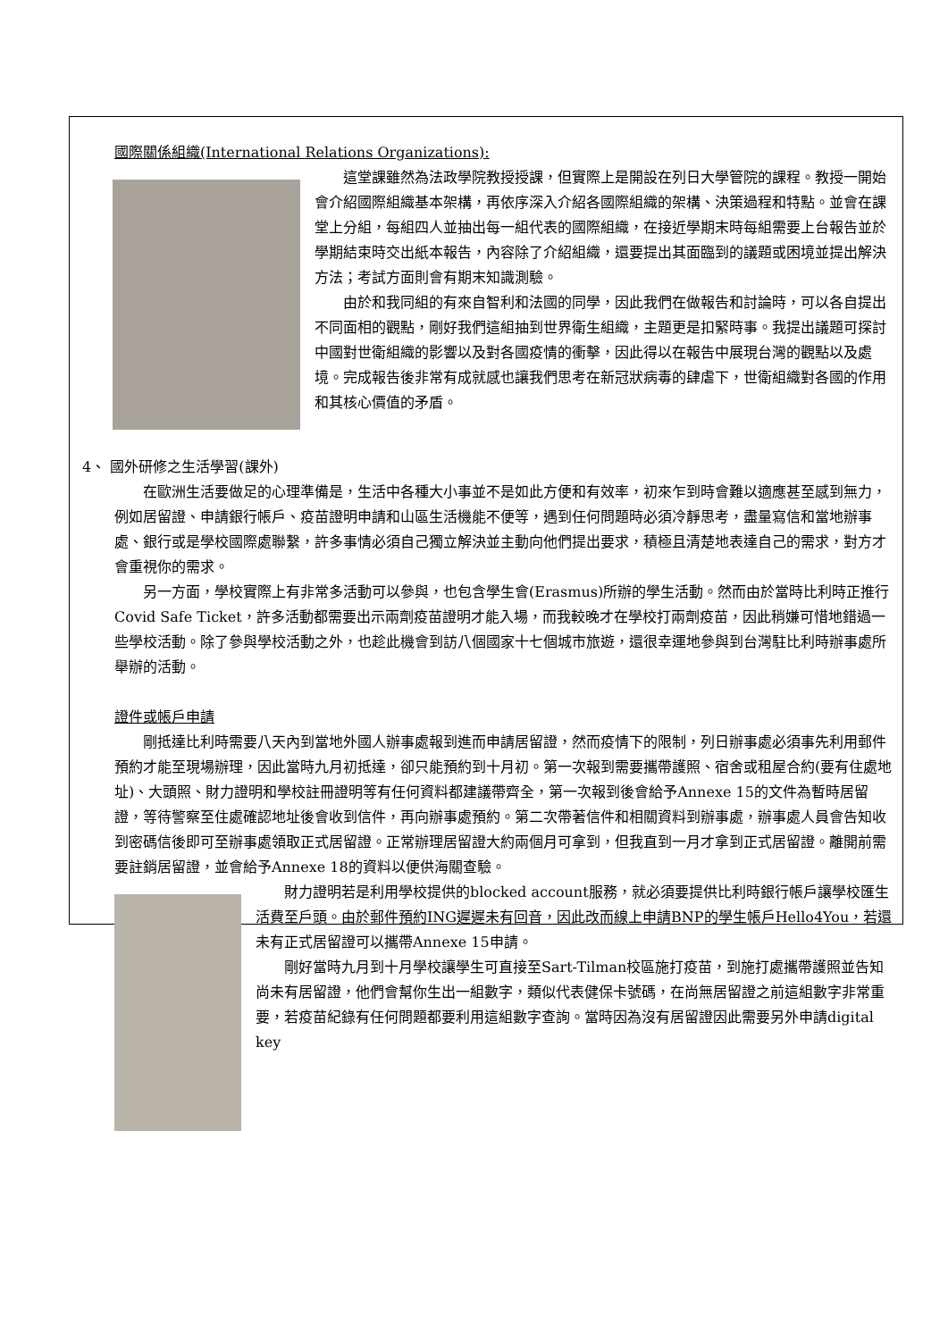國際關係組織(International Relations Organizations):
這堂課雖然為法政學院教授授課，但實際上是開設在列日大學管院的課程。教授一開始會介紹國際組織基本架構，再依序深入介紹各國際組織的架構、決策過程和特點。並會在課堂上分組，每組四人並抽出每一組代表的國際組織，在接近學期末時每組需要上台報告並於學期結束時交出紙本報告，內容除了介紹組織，還要提出其面臨到的議題或困境並提出解決方法；考試方面則會有期末知識測驗。
由於和我同組的有來自智利和法國的同學，因此我們在做報告和討論時，可以各自提出不同面相的觀點，剛好我們這組抽到世界衛生組織，主題更是扣緊時事。我提出議題可探討中國對世衛組織的影響以及對各國疫情的衝擊，因此得以在報告中展現台灣的觀點以及處境。完成報告後非常有成就感也讓我們思考在新冠狀病毒的肆虐下，世衛組織對各國的作用和其核心價值的矛盾。
4、 國外研修之生活學習(課外)
在歐洲生活要做足的心理準備是，生活中各種大小事並不是如此方便和有效率，初來乍到時會難以適應甚至感到無力，例如居留證、申請銀行帳戶、疫苗證明申請和山區生活機能不便等，遇到任何問題時必須冷靜思考，盡量寫信和當地辦事處、銀行或是學校國際處聯繫，許多事情必須自己獨立解決並主動向他們提出要求，積極且清楚地表達自己的需求，對方才會重視你的需求。
另一方面，學校實際上有非常多活動可以參與，也包含學生會(Erasmus)所辦的學生活動。然而由於當時比利時正推行Covid Safe Ticket，許多活動都需要出示兩劑疫苗證明才能入場，而我較晚才在學校打兩劑疫苗，因此稍嫌可惜地錯過一些學校活動。除了參與學校活動之外，也趁此機會到訪八個國家十七個城市旅遊，還很幸運地參與到台灣駐比利時辦事處所舉辦的活動。
證件或帳戶申請
剛抵達比利時需要八天內到當地外國人辦事處報到進而申請居留證，然而疫情下的限制，列日辦事處必須事先利用郵件預約才能至現場辦理，因此當時九月初抵達，卻只能預約到十月初。第一次報到需要攜帶護照、宿舍或租屋合約(要有住處地址)、大頭照、財力證明和學校註冊證明等有任何資料都建議帶齊全，第一次報到後會給予Annexe 15的文件為暫時居留證，等待警察至住處確認地址後會收到信件，再向辦事處預約。第二次帶著信件和相關資料到辦事處，辦事處人員會告知收到密碼信後即可至辦事處領取正式居留證。正常辦理居留證大約兩個月可拿到，但我直到一月才拿到正式居留證。離開前需要註銷居留證，並會給予Annexe 18的資料以便供海關查驗。
財力證明若是利用學校提供的blocked account服務，就必須要提供比利時銀行帳戶讓學校匯生活費至戶頭。由於郵件預約ING遲遲未有回音，因此改而線上申請BNP的學生帳戶Hello4You，若還未有正式居留證可以攜帶Annexe 15申請。
剛好當時九月到十月學校讓學生可直接至Sart-Tilman校區施打疫苗，到施打處攜帶護照並告知尚未有居留證，他們會幫你生出一組數字，類似代表健保卡號碼，在尚無居留證之前這組數字非常重要，若疫苗紀錄有任何問題都要利用這組數字查詢。當時因為沒有居留證因此需要另外申請digital key